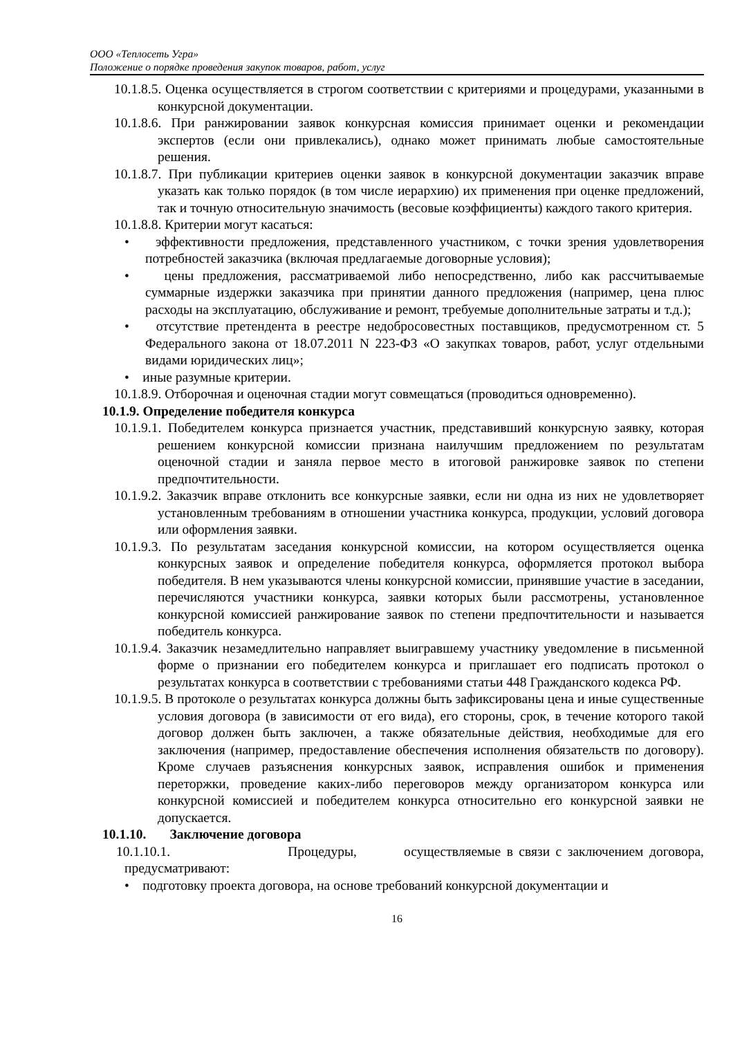ООО «Теплосеть Угра»
Положение о порядке проведения закупок товаров, работ, услуг
10.1.8.5. Оценка осуществляется в строгом соответствии с критериями и процедурами, указанными в конкурсной документации.
10.1.8.6. При ранжировании заявок конкурсная комиссия принимает оценки и рекомендации экспертов (если они привлекались), однако может принимать любые самостоятельные решения.
10.1.8.7. При публикации критериев оценки заявок в конкурсной документации заказчик вправе указать как только порядок (в том числе иерархию) их применения при оценке предложений, так и точную относительную значимость (весовые коэффициенты) каждого такого критерия.
10.1.8.8. Критерии могут касаться:
• эффективности предложения, представленного участником, с точки зрения удовлетворения потребностей заказчика (включая предлагаемые договорные условия);
• цены предложения, рассматриваемой либо непосредственно, либо как рассчитываемые суммарные издержки заказчика при принятии данного предложения (например, цена плюс расходы на эксплуатацию, обслуживание и ремонт, требуемые дополнительные затраты и т.д.);
• отсутствие претендента в реестре недобросовестных поставщиков, предусмотренном ст. 5 Федерального закона от 18.07.2011 N 223-ФЗ «О закупках товаров, работ, услуг отдельными видами юридических лиц»;
• иные разумные критерии.
10.1.8.9. Отборочная и оценочная стадии могут совмещаться (проводиться одновременно).
10.1.9. Определение победителя конкурса
10.1.9.1. Победителем конкурса признается участник, представивший конкурсную заявку, которая решением конкурсной комиссии признана наилучшим предложением по результатам оценочной стадии и заняла первое место в итоговой ранжировке заявок по степени предпочтительности.
10.1.9.2. Заказчик вправе отклонить все конкурсные заявки, если ни одна из них не удовлетворяет установленным требованиям в отношении участника конкурса, продукции, условий договора или оформления заявки.
10.1.9.3. По результатам заседания конкурсной комиссии, на котором осуществляется оценка конкурсных заявок и определение победителя конкурса, оформляется протокол выбора победителя. В нем указываются члены конкурсной комиссии, принявшие участие в заседании, перечисляются участники конкурса, заявки которых были рассмотрены, установленное конкурсной комиссией ранжирование заявок по степени предпочтительности и называется победитель конкурса.
10.1.9.4. Заказчик незамедлительно направляет выигравшему участнику уведомление в письменной форме о признании его победителем конкурса и приглашает его подписать протокол о результатах конкурса в соответствии с требованиями статьи 448 Гражданского кодекса РФ.
10.1.9.5. В протоколе о результатах конкурса должны быть зафиксированы цена и иные существенные условия договора (в зависимости от его вида), его стороны, срок, в течение которого такой договор должен быть заключен, а также обязательные действия, необходимые для его заключения (например, предоставление обеспечения исполнения обязательств по договору). Кроме случаев разъяснения конкурсных заявок, исправления ошибок и применения переторжки, проведение каких-либо переговоров между организатором конкурса или конкурсной комиссией и победителем конкурса относительно его конкурсной заявки не допускается.
10.1.10. Заключение договора
10.1.10.1. Процедуры, осуществляемые в связи с заключением договора, предусматривают:
• подготовку проекта договора, на основе требований конкурсной документации и
16